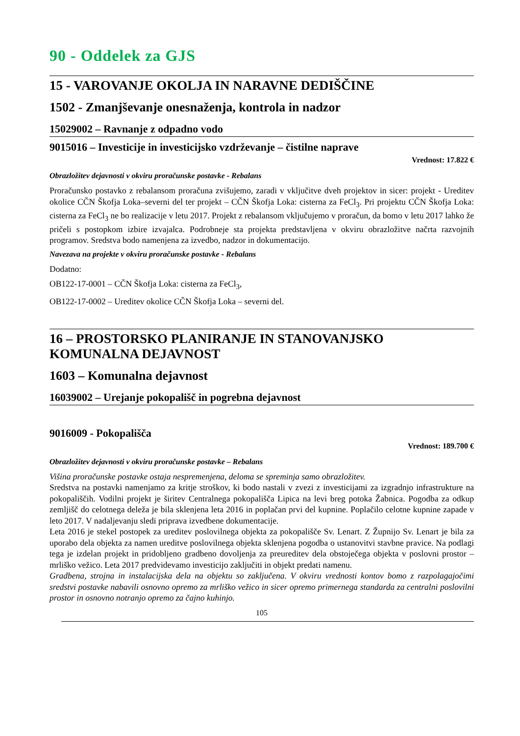90 - Oddelek za GJS
15 - VAROVANJE OKOLJA IN NARAVNE DEDIŠČINE
1502 - Zmanjševanje onesnaženja, kontrola in nadzor
15029002 – Ravnanje z odpadno vodo
9015016 – Investicije in investicijsko vzdrževanje – čistilne naprave
Vrednost: 17.822 €
Obrazložitev dejavnosti v okviru proračunske postavke - Rebalans
Proračunsko postavko z rebalansom proračuna zvišujemo, zaradi v vključitve dveh projektov in sicer: projekt - Ureditev okolice CČN Škofja Loka–severni del ter projekt – CČN Škofja Loka: cisterna za FeCl<sub>3</sub>. Pri projektu CČN Škofja Loka: cisterna za FeCl<sub>3</sub> ne bo realizacije v letu 2017. Projekt z rebalansom vključujemo v proračun, da bomo v letu 2017 lahko že pričeli s postopkom izbire izvajalca. Podrobneje sta projekta predstavljena v okviru obrazložitve načrta razvojnih programov. Sredstva bodo namenjena za izvedbo, nadzor in dokumentacijo.
Navezava na projekte v okviru proračunske postavke - Rebalans
Dodatno:
OB122-17-0001 – CČN Škofja Loka: cisterna za FeCl<sub>3</sub>,
OB122-17-0002 – Ureditev okolice CČN Škofja Loka – severni del.
16 – PROSTORSKO PLANIRANJE IN STANOVANJSKO KOMUNALNA DEJAVNOST
1603 – Komunalna dejavnost
16039002 – Urejanje pokopališč in pogrebna dejavnost
9016009 - Pokopališča
Vrednost: 189.700 €
Obrazložitev dejavnosti v okviru proračunske postavke – Rebalans
Višina proračunske postavke ostaja nespremenjena, deloma se spreminja samo obrazložitev.
Sredstva na postavki namenjamo za kritje stroškov, ki bodo nastali v zvezi z investicijami za izgradnjo infrastrukture na pokopališčih. Vodilni projekt je širitev Centralnega pokopališča Lipica na levi breg potoka Žabnica. Pogodba za odkup zemljišč do celotnega deleža je bila sklenjena leta 2016 in poplačan prvi del kupnine. Poplačilo celotne kupnine zapade v leto 2017. V nadaljevanju sledi priprava izvedbene dokumentacije.
Leta 2016 je stekel postopek za ureditev poslovilnega objekta za pokopališče Sv. Lenart. Z Župnijo Sv. Lenart je bila za uporabo dela objekta za namen ureditve poslovilnega objekta sklenjena pogodba o ustanovitvi stavbne pravice. Na podlagi tega je izdelan projekt in pridobljeno gradbeno dovoljenja za preureditev dela obstoječega objekta v poslovni prostor – mrliško vežico. Leta 2017 predvidevamo investicijo zaključiti in objekt predati namenu.
Gradbena, strojna in instalacijska dela na objektu so zaključena. V okviru vrednosti kontov bomo z razpolagajočimi sredstvi postavke nabavili osnovno opremo za mrliško vežico in sicer opremo primernega standarda za centralni poslovilni prostor in osnovno notranjo opremo za čajno kuhinjo.
105